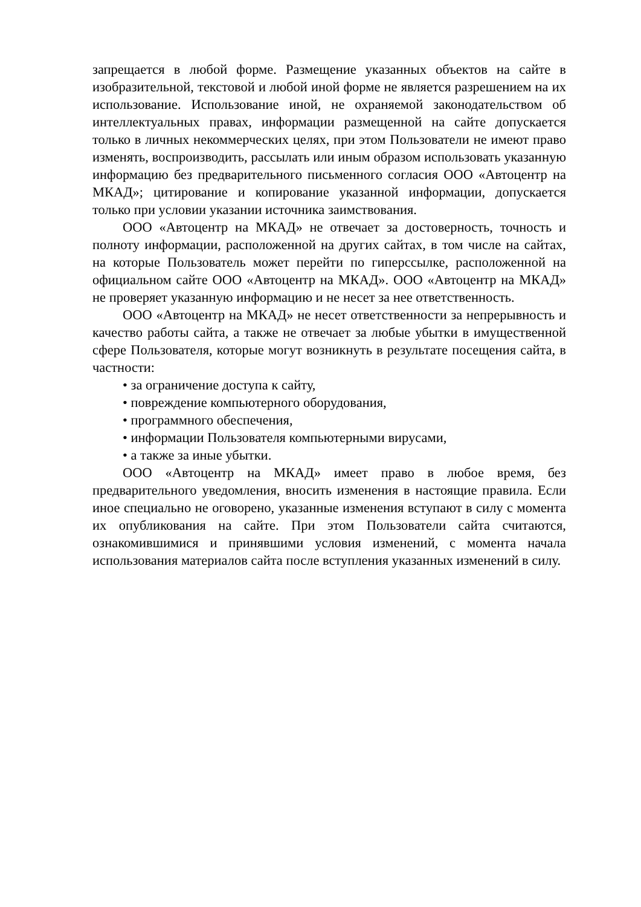запрещается в любой форме. Размещение указанных объектов на сайте в изобразительной, текстовой и любой иной форме не является разрешением на их использование. Использование иной, не охраняемой законодательством об интеллектуальных правах, информации размещенной на сайте допускается только в личных некоммерческих целях, при этом Пользователи не имеют право изменять, воспроизводить, рассылать или иным образом использовать указанную информацию без предварительного письменного согласия ООО «Автоцентр на МКАД»; цитирование и копирование указанной информации, допускается только при условии указании источника заимствования.
ООО «Автоцентр на МКАД» не отвечает за достоверность, точность и полноту информации, расположенной на других сайтах, в том числе на сайтах, на которые Пользователь может перейти по гиперссылке, расположенной на официальном сайте ООО «Автоцентр на МКАД». ООО «Автоцентр на МКАД» не проверяет указанную информацию и не несет за нее ответственность.
ООО «Автоцентр на МКАД» не несет ответственности за непрерывность и качество работы сайта, а также не отвечает за любые убытки в имущественной сфере Пользователя, которые могут возникнуть в результате посещения сайта, в частности:
• за ограничение доступа к сайту,
• повреждение компьютерного оборудования,
• программного обеспечения,
• информации Пользователя компьютерными вирусами,
• а также за иные убытки.
ООО «Автоцентр на МКАД» имеет право в любое время, без предварительного уведомления, вносить изменения в настоящие правила. Если иное специально не оговорено, указанные изменения вступают в силу с момента их опубликования на сайте. При этом Пользователи сайта считаются, ознакомившимися и принявшими условия изменений, с момента начала использования материалов сайта после вступления указанных изменений в силу.